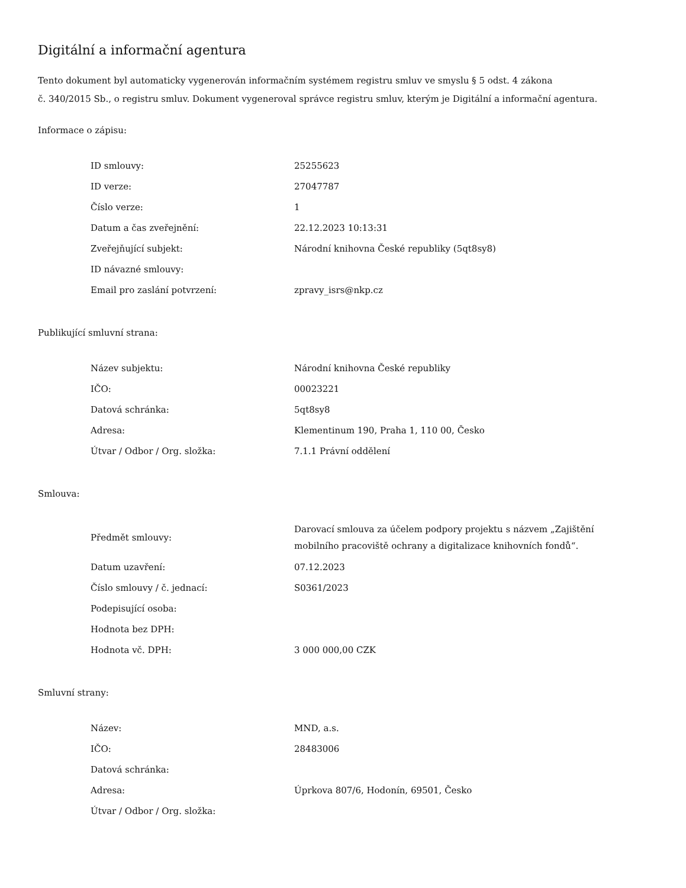Digitální a informační agentura
Tento dokument byl automaticky vygenerován informačním systémem registru smluv ve smyslu § 5 odst. 4 zákona
č. 340/2015 Sb., o registru smluv. Dokument vygeneroval správce registru smluv, kterým je Digitální a informační agentura.
Informace o zápisu:
| ID smlouvy: | 25255623 |
| ID verze: | 27047787 |
| Číslo verze: | 1 |
| Datum a čas zveřejnění: | 22.12.2023 10:13:31 |
| Zveřejňující subjekt: | Národní knihovna České republiky (5qt8sy8) |
| ID návazné smlouvy: | |
| Email pro zaslání potvrzení: | zpravy_isrs@nkp.cz |
Publikující smluvní strana:
| Název subjektu: | Národní knihovna České republiky |
| IČO: | 00023221 |
| Datová schránka: | 5qt8sy8 |
| Adresa: | Klementinum 190, Praha 1, 110 00, Česko |
| Útvar / Odbor / Org. složka: | 7.1.1 Právní oddělení |
Smlouva:
| Předmět smlouvy: | Darovací smlouva za účelem podpory projektu s názvem „Zajištění mobilního pracoviště ochrany a digitalizace knihovních fondů“. |
| Datum uzavření: | 07.12.2023 |
| Číslo smlouvy / č. jednací: | S0361/2023 |
| Podepisující osoba: | |
| Hodnota bez DPH: | |
| Hodnota vč. DPH: | 3 000 000,00 CZK |
Smluvní strany:
| Název: | MND, a.s. |
| IČO: | 28483006 |
| Datová schránka: | |
| Adresa: | Úprkova 807/6, Hodonín, 69501, Česko |
| Útvar / Odbor / Org. složka: | |